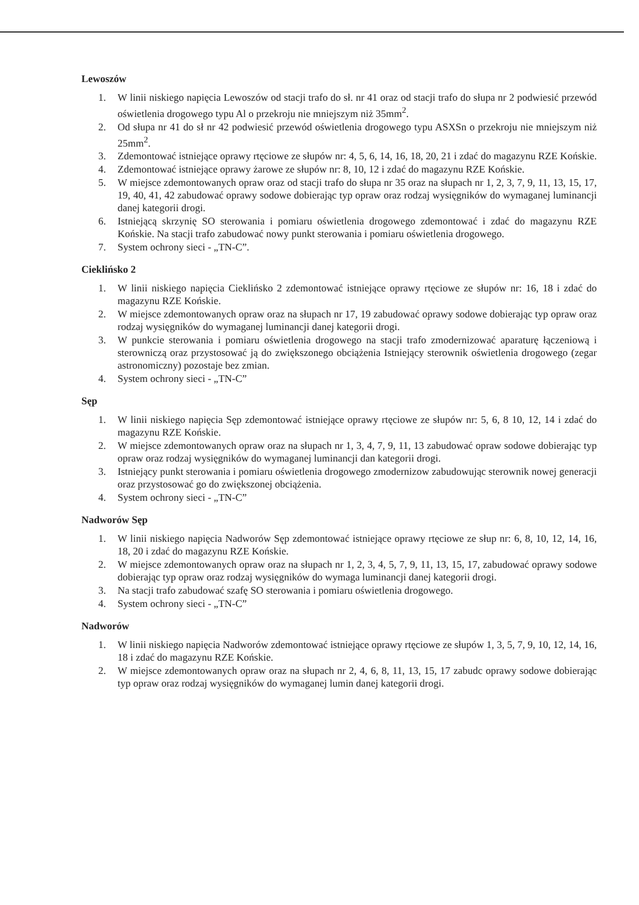Lewoszów
1. W linii niskiego napięcia Lewoszów od stacji trafo do sł. nr 41 oraz od stacji trafo do słupa nr 2 podwiesić przewód oświetlenia drogowego typu Al o przekroju nie mniejszym niż 35mm<sup>2</sup>.
2. Od słupa nr 41 do sł nr 42 podwiesić przewód oświetlenia drogowego typu ASXSn o przekroju nie mniejszym niż 25mm<sup>2</sup>.
3. Zdemontować istniejące oprawy rtęciowe ze słupów nr: 4, 5, 6, 14, 16, 18, 20, 21 i zdać do magazynu RZE Końskie.
4. Zdemontować istniejące oprawy żarowe ze słupów nr: 8, 10, 12 i zdać do magazynu RZE Końskie.
5. W miejsce zdemontowanych opraw oraz od stacji trafo do słupa nr 35 oraz na słupach nr 1, 2, 3, 7, 9, 11, 13, 15, 17, 19, 40, 41, 42 zabudować oprawy sodowe dobierając typ opraw oraz rodzaj wysięgników do wymaganej luminancji danej kategorii drogi.
6. Istniejącą skrzynię SO sterowania i pomiaru oświetlenia drogowego zdemontować i zdać do magazynu RZE Końskie. Na stacji trafo zabudować nowy punkt sterowania i pomiaru oświetlenia drogowego.
7. System ochrony sieci - „TN-C”.
Cieklińsko 2
1. W linii niskiego napięcia Cieklińsko 2 zdemontować istniejące oprawy rtęciowe ze słupów nr: 16, 18 i zdać do magazynu RZE Końskie.
2. W miejsce zdemontowanych opraw oraz na słupach nr 17, 19 zabudować oprawy sodowe dobierając typ opraw oraz rodzaj wysięgników do wymaganej luminancji danej kategorii drogi.
3. W punkcie sterowania i pomiaru oświetlenia drogowego na stacji trafo zmodernizować aparaturę łączeniową i sterowniczą oraz przystosować ją do zwiększonego obciążenia Istniejący sterownik oświetlenia drogowego (zegar astronomiczny) pozostaje bez zmian.
4. System ochrony sieci - „TN-C”
Sęp
1. W linii niskiego napięcia Sęp zdemontować istniejące oprawy rtęciowe ze słupów nr: 5, 6, 8 10, 12, 14 i zdać do magazynu RZE Końskie.
2. W miejsce zdemontowanych opraw oraz na słupach nr 1, 3, 4, 7, 9, 11, 13 zabudować opraw sodowe dobierając typ opraw oraz rodzaj wysięgników do wymaganej luminancji dan kategorii drogi.
3. Istniejący punkt sterowania i pomiaru oświetlenia drogowego zmodernizow zabudowując sterownik nowej generacji oraz przystosować go do zwiększonej obciążenia.
4. System ochrony sieci - „TN-C”
Nadworów Sęp
1. W linii niskiego napięcia Nadworów Sęp zdemontować istniejące oprawy rtęciowe ze słup nr: 6, 8, 10, 12, 14, 16, 18, 20 i zdać do magazynu RZE Końskie.
2. W miejsce zdemontowanych opraw oraz na słupach nr 1, 2, 3, 4, 5, 7, 9, 11, 13, 15, 17, zabudować oprawy sodowe dobierając typ opraw oraz rodzaj wysięgników do wymaga luminancji danej kategorii drogi.
3. Na stacji trafo zabudować szafę SO sterowania i pomiaru oświetlenia drogowego.
4. System ochrony sieci - „TN-C”
Nadworów
1. W linii niskiego napięcia Nadworów zdemontować istniejące oprawy rtęciowe ze słupów 1, 3, 5, 7, 9, 10, 12, 14, 16, 18 i zdać do magazynu RZE Końskie.
2. W miejsce zdemontowanych opraw oraz na słupach nr 2, 4, 6, 8, 11, 13, 15, 17 zabudc oprawy sodowe dobierając typ opraw oraz rodzaj wysięgników do wymaganej lumin danej kategorii drogi.